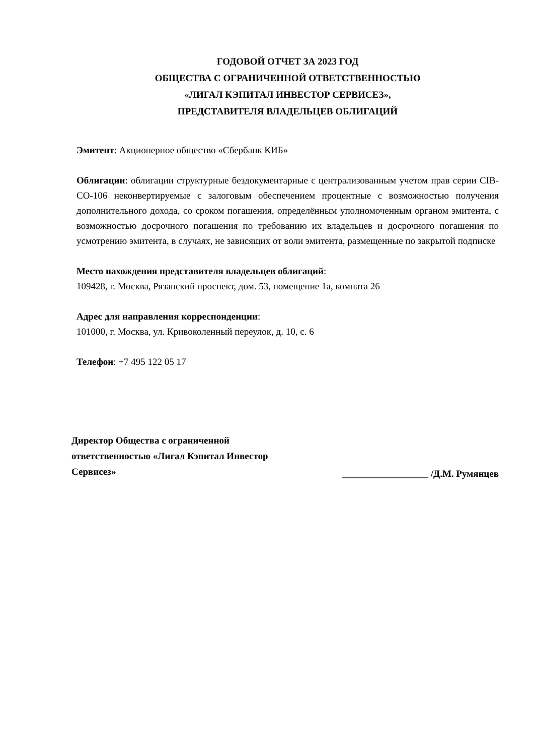ГОДОВОЙ ОТЧЕТ ЗА 2023 ГОД
ОБЩЕСТВА С ОГРАНИЧЕННОЙ ОТВЕТСТВЕННОСТЬЮ
«ЛИГАЛ КЭПИТАЛ ИНВЕСТОР СЕРВИСЕЗ»,
ПРЕДСТАВИТЕЛЯ ВЛАДЕЛЬЦЕВ ОБЛИГАЦИЙ
Эмитент: Акционерное общество «Сбербанк КИБ»
Облигации: облигации структурные бездокументарные с централизованным учетом прав серии CIB-CO-106 неконвертируемые с залоговым обеспечением процентные с возможностью получения дополнительного дохода, со сроком погашения, определённым уполномоченным органом эмитента, с возможностью досрочного погашения по требованию их владельцев и досрочного погашения по усмотрению эмитента, в случаях, не зависящих от воли эмитента, размещенные по закрытой подписке
Место нахождения представителя владельцев облигаций:
109428, г. Москва, Рязанский проспект, дом. 53, помещение 1а, комната 26
Адрес для направления корреспонденции:
101000, г. Москва, ул. Кривоколенный переулок, д. 10, с. 6
Телефон: +7 495 122 05 17
Директор Общества с ограниченной ответственностью «Лигал Кэпитал Инвестор Сервисез»
__________________ /Д.М. Румянцев